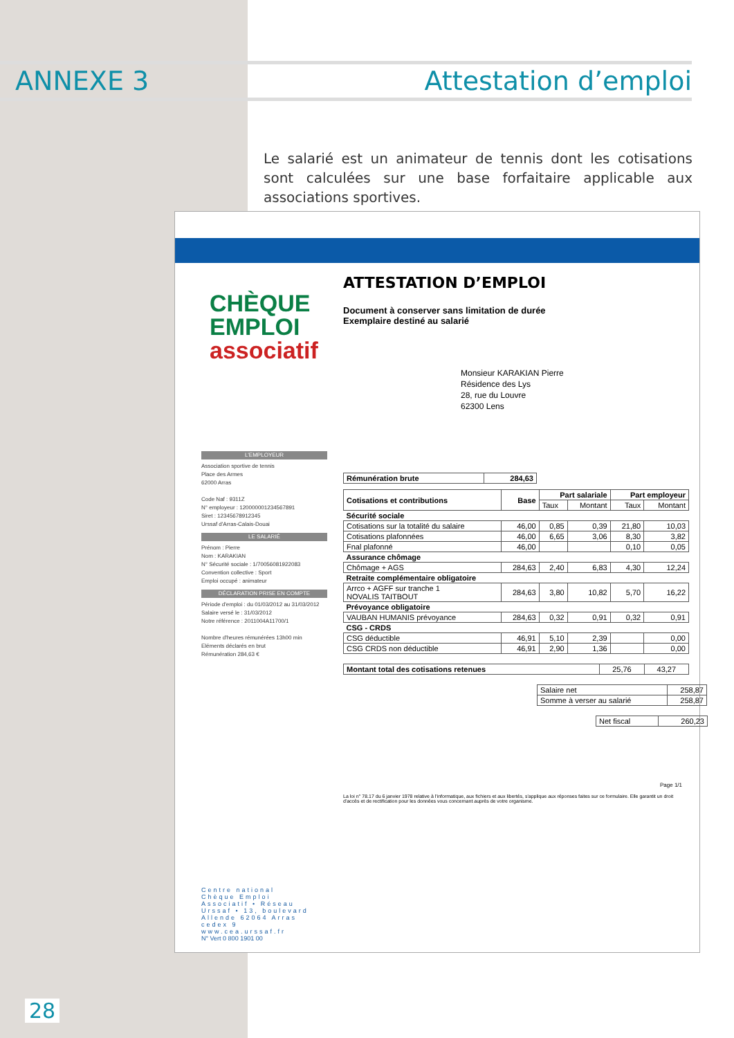ANNEXE 3 Attestation d’emploi
Le salarié est un animateur de tennis dont les cotisations sont calculées sur une base forfaitaire applicable aux associations sportives.
CHÈQUE
EMPLOI
associatif
ATTESTATION D’EMPLOI
Document à conserver sans limitation de durée
Exemplaire destiné au salarié
Monsieur KARAKIAN Pierre
Résidence des Lys
28, rue du Louvre
62300 Lens
| Rémunération brute | 284,63 |
| Cotisations et contributions | Base | Part salariale | | Part employeur | |
| --- | --- | --- | --- | --- | --- |
| | | Taux | Montant | Taux | Montant |
| Sécurité sociale | | | | | |
| Cotisations sur la totalité du salaire | 46,00 | 0,85 | 0,39 | 21,80 | 10,03 |
| Cotisations plafonnées | 46,00 | 6,65 | 3,06 | 8,30 | 3,82 |
| Fnal plafonné | 46,00 | | | 0,10 | 0,05 |
| Assurance chômage | | | | | |
| Chômage + AGS | 284,63 | 2,40 | 6,83 | 4,30 | 12,24 |
| Retraite complémentaire obligatoire | | | | | |
| Arrco + AGFF sur tranche 1 NOVALIS TAITBOUT | 284,63 | 3,80 | 10,82 | 5,70 | 16,22 |
| Prévoyance obligatoire | | | | | |
| VAUBAN HUMANIS prévoyance | 284,63 | 0,32 | 0,91 | 0,32 | 0,91 |
| CSG - CRDS | | | | | |
| CSG déductible | 46,91 | 5,10 | 2,39 | | 0,00 |
| CSG CRDS non déductible | 46,91 | 2,90 | 1,36 | | 0,00 |
| Montant total des cotisations retenues | 25,76 | 43,27 |
| Salaire net | 258,87 |
| Somme à verser au salarié | 258,87 |
| Net fiscal | 260,23 |
Page 1/1
La loi n° 78.17 du 6 janvier 1978 relative à l'informatique, aux fichiers et aux libertés, s'applique aux réponses faites sur ce formulaire. Elle garantit un droit d'accès et de rectification pour les données vous concernant auprès de votre organisme.
L'EMPLOYEUR
Association sportive de tennis
Place des Armes
62000 Arras
Code Naf : 9311Z
N° employeur : 120000001234567891
Siret : 12345678912345
Urssaf d'Arras-Calais-Douai
LE SALARIÉ
Prénom : Pierre
Nom : KARAKIAN
N° Sécurité sociale : 1/70056081922083
Convention collective : Sport
Emploi occupé : animateur
DÉCLARATION PRISE EN COMPTE
Période d'emploi : du 01/03/2012 au 31/03/2012
Salaire versé le : 31/03/2012
Notre référence : 2011004A11700/1
Nombre d'heures rémunérées 13h00 min
Eléments déclarés en brut
Rémunération 284,63 €
Centre national Chèque Emploi Associatif • Réseau Urssaf • 13, boulevard Allende 62064 Arras cedex 9 www.cea.urssaf.fr
N° Vert 0 800 1901 00
28